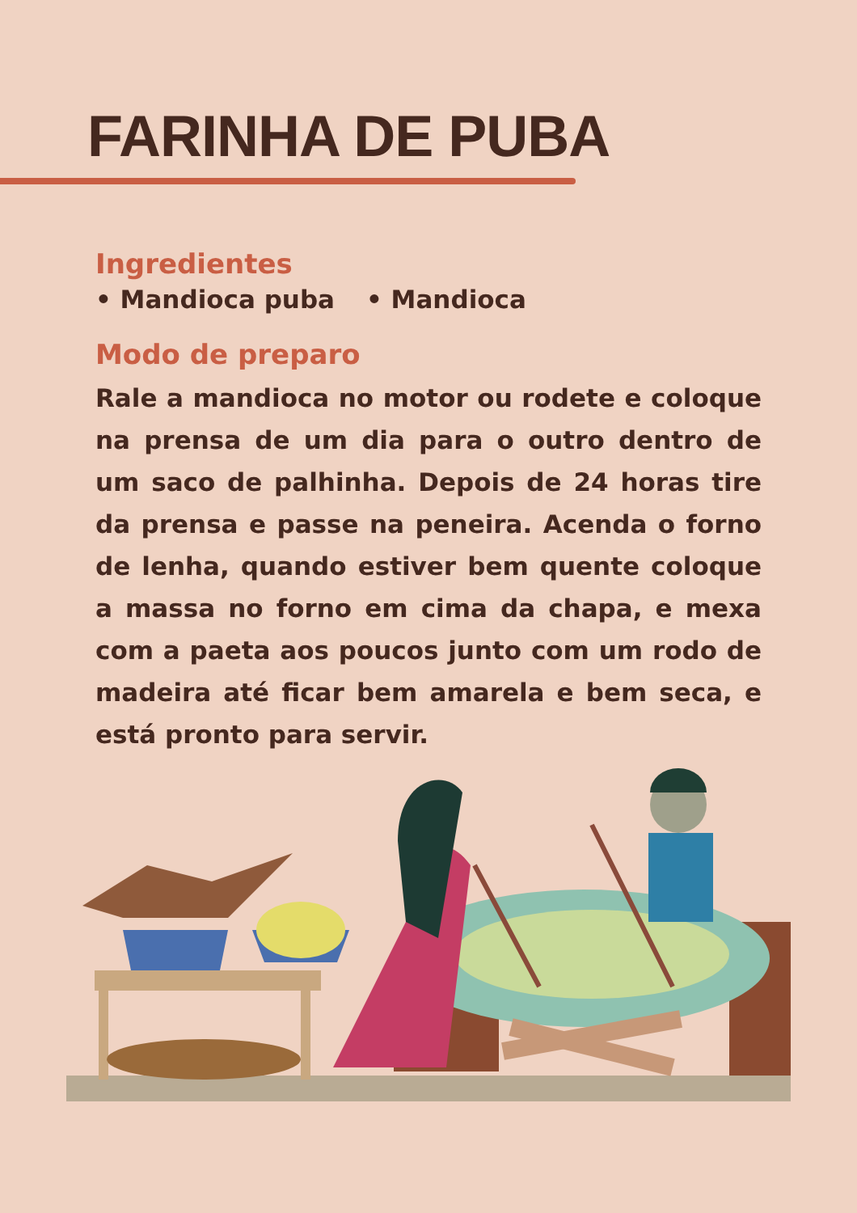FARINHA DE PUBA
Ingredientes
• Mandioca puba • Mandioca
Modo de preparo
Rale a mandioca no motor ou rodete e coloque na prensa de um dia para o outro dentro de um saco de palhinha. Depois de 24 horas tire da prensa e passe na peneira. Acenda o forno de lenha, quando estiver bem quente coloque a massa no forno em cima da chapa, e mexa com a paeta aos poucos junto com um rodo de madeira até ficar bem amarela e bem seca, e está pronto para servir.